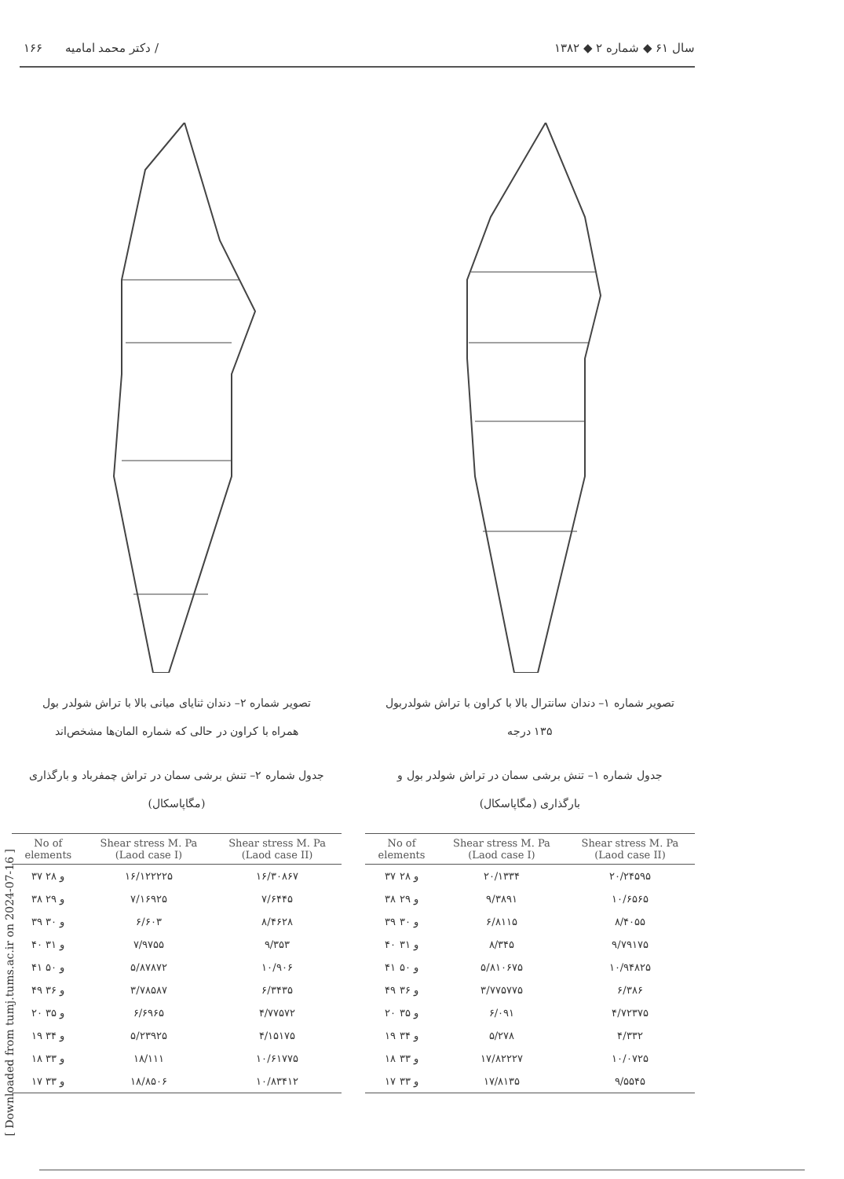۱۶۶ دکتر محمد امامیه / سال ۶۱ ◆ شماره ۲ ◆ ۱۳۸۲
تصویر شماره ۱– دندان سانترال بالا با کراون با تراش شولدربول
۱۳۵ درجه
جدول شماره ۱– تنش برشی سمان در تراش شولدر بول و
بارگذاری (مگاپاسکال)
| No of elements | Shear stress M. Pa (Laod case I) | Shear stress M. Pa (Laod case II) |
| --- | --- | --- |
| ۳۷ و ۲۸ | ۲۰/۱۳۳۴ | ۲۰/۲۴۵۹۵ |
| ۳۸ و ۲۹ | ۹/۳۸۹۱ | ۱۰/۶۵۶۵ |
| ۳۹ و ۳۰ | ۶/۸۱۱۵ | ۸/۴۰۵۵ |
| ۴۰ و ۳۱ | ۸/۳۴۵ | ۹/۷۹۱۷۵ |
| ۴۱ و ۵۰ | ۵/۸۱۰۶۷۵ | ۱۰/۹۴۸۲۵ |
| ۴۹ و ۳۶ | ۳/۷۷۵۷۷۵ | ۶/۳۸۶ |
| ۲۰ و ۳۵ | ۶/۰۹۱ | ۴/۷۲۳۷۵ |
| ۱۹ و ۳۴ | ۵/۲۷۸ | ۴/۳۳۲ |
| ۱۸ و ۳۳ | ۱۷/۸۲۲۲۷ | ۱۰/۰۷۲۵ |
| ۱۷ و ۳۳ | ۱۷/۸۱۳۵ | ۹/۵۵۴۵ |
تصویر شماره ۲– دندان ثنایای میانی بالا با تراش شولدر بول
همراه با کراون در حالی که شماره المان‌ها مشخص‌اند
جدول شماره ۲– تنش برشی سمان در تراش چمفرباد و بارگذاری
(مگاپاسکال)
| No of elements | Shear stress M. Pa (Laod case I) | Shear stress M. Pa (Laod case II) |
| --- | --- | --- |
| ۳۷ و ۲۸ | ۱۶/۱۲۲۲۲۵ | ۱۶/۳۰۸۶۷ |
| ۳۸ و ۲۹ | ۷/۱۶۹۲۵ | ۷/۶۴۴۵ |
| ۳۹ و ۳۰ | ۶/۶۰۳ | ۸/۴۶۲۸ |
| ۴۰ و ۳۱ | ۷/۹۷۵۵ | ۹/۳۵۳ |
| ۴۱ و ۵۰ | ۵/۸۷۸۷۲ | ۱۰/۹۰۶ |
| ۴۹ و ۳۶ | ۳/۷۸۵۸۷ | ۶/۳۴۳۵ |
| ۲۰ و ۳۵ | ۶/۶۹۶۵ | ۴/۷۷۵۷۲ |
| ۱۹ و ۳۴ | ۵/۲۳۹۲۵ | ۴/۱۵۱۷۵ |
| ۱۸ و ۳۳ | ۱۸/۱۱۱ | ۱۰/۶۱۷۷۵ |
| ۱۷ و ۳۳ | ۱۸/۸۵۰۶ | ۱۰/۸۳۴۱۲ |
[ Downloaded from tumj.tums.ac.ir on 2024-07-16 ]